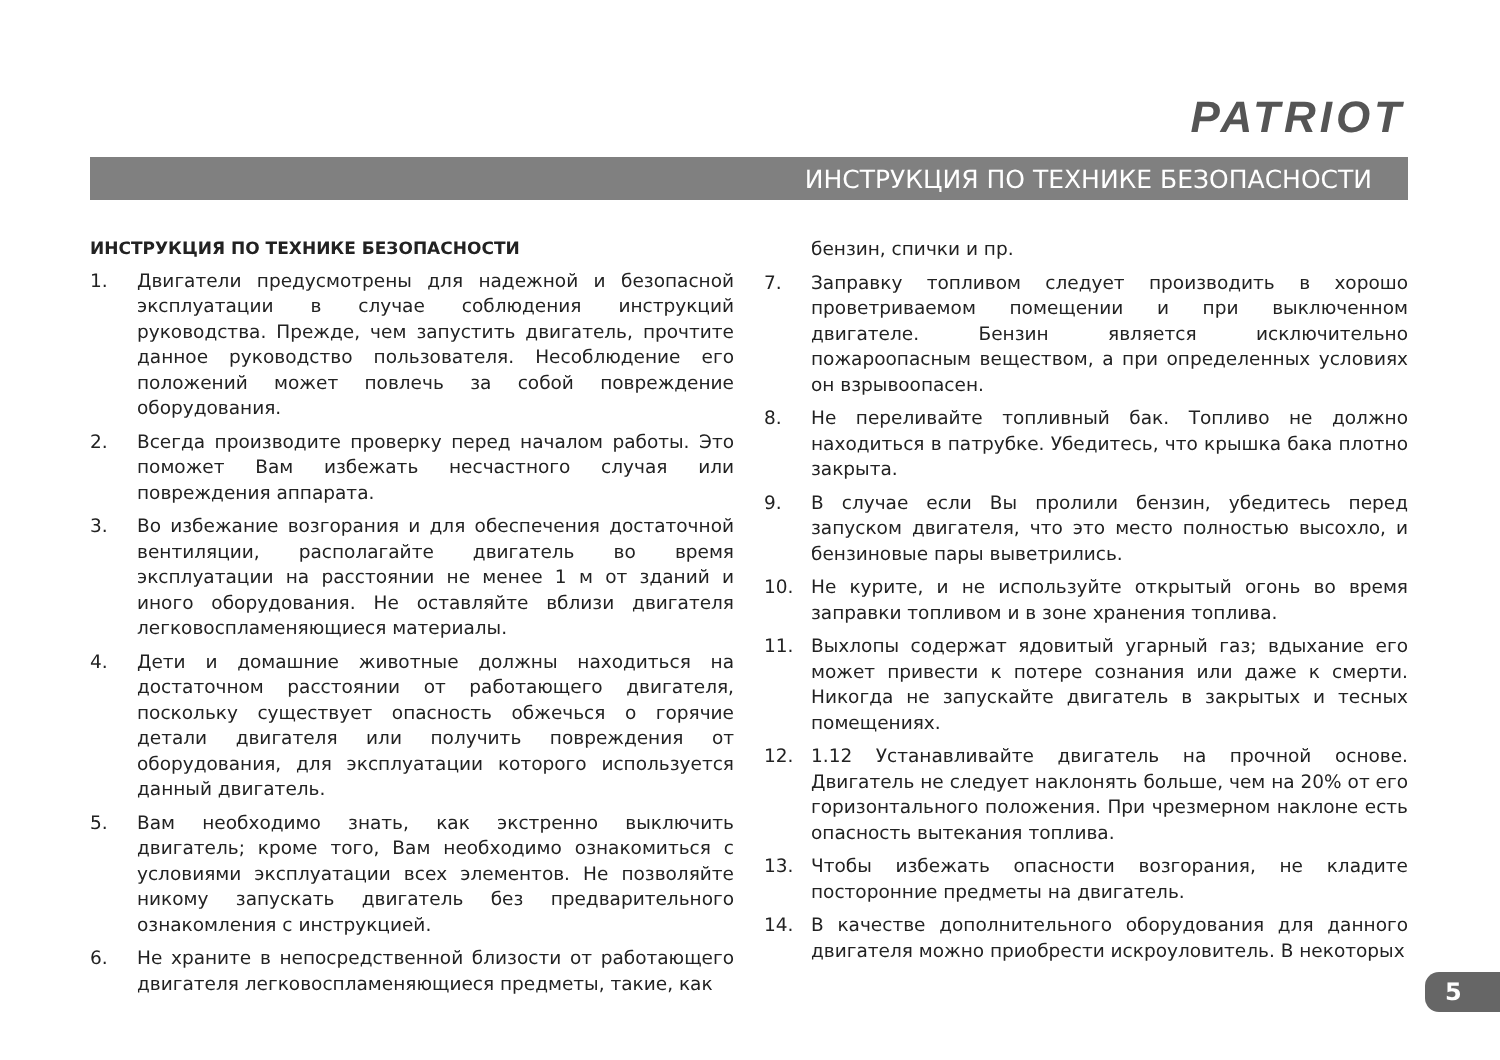PATRIOT
ИНСТРУКЦИЯ ПО ТЕХНИКЕ БЕЗОПАСНОСТИ
ИНСТРУКЦИЯ ПО ТЕХНИКЕ БЕЗОПАСНОСТИ
1. Двигатели предусмотрены для надежной и безопасной эксплуатации в случае соблюдения инструкций руководства. Прежде, чем запустить двигатель, прочтите данное руководство пользователя. Несоблюдение его положений может повлечь за собой повреждение оборудования.
2. Всегда производите проверку перед началом работы. Это поможет Вам избежать несчастного случая или повреждения аппарата.
3. Во избежание возгорания и для обеспечения достаточной вентиляции, располагайте двигатель во время эксплуатации на расстоянии не менее 1 м от зданий и иного оборудования. Не оставляйте вблизи двигателя легковоспламеняющиеся материалы.
4. Дети и домашние животные должны находиться на достаточном расстоянии от работающего двигателя, поскольку существует опасность обжечься о горячие детали двигателя или получить повреждения от оборудования, для эксплуатации которого используется данный двигатель.
5. Вам необходимо знать, как экстренно выключить двигатель; кроме того, Вам необходимо ознакомиться с условиями эксплуатации всех элементов. Не позволяйте никому запускать двигатель без предварительного ознакомления с инструкцией.
6. Не храните в непосредственной близости от работающего двигателя легковоспламеняющиеся предметы, такие, как
бензин, спички и пр.
7. Заправку топливом следует производить в хорошо проветриваемом помещении и при выключенном двигателе. Бензин является исключительно пожароопасным веществом, а при определенных условиях он взрывоопасен.
8. Не переливайте топливный бак. Топливо не должно находиться в патрубке. Убедитесь, что крышка бака плотно закрыта.
9. В случае если Вы пролили бензин, убедитесь перед запуском двигателя, что это место полностью высохло, и бензиновые пары выветрились.
10. Не курите, и не используйте открытый огонь во время заправки топливом и в зоне хранения топлива.
11. Выхлопы содержат ядовитый угарный газ; вдыхание его может привести к потере сознания или даже к смерти. Никогда не запускайте двигатель в закрытых и тесных помещениях.
12. 1.12 Устанавливайте двигатель на прочной основе. Двигатель не следует наклонять больше, чем на 20% от его горизонтального положения. При чрезмерном наклоне есть опасность вытекания топлива.
13. Чтобы избежать опасности возгорания, не кладите посторонние предметы на двигатель.
14. В качестве дополнительного оборудования для данного двигателя можно приобрести искроуловитель. В некоторых
5